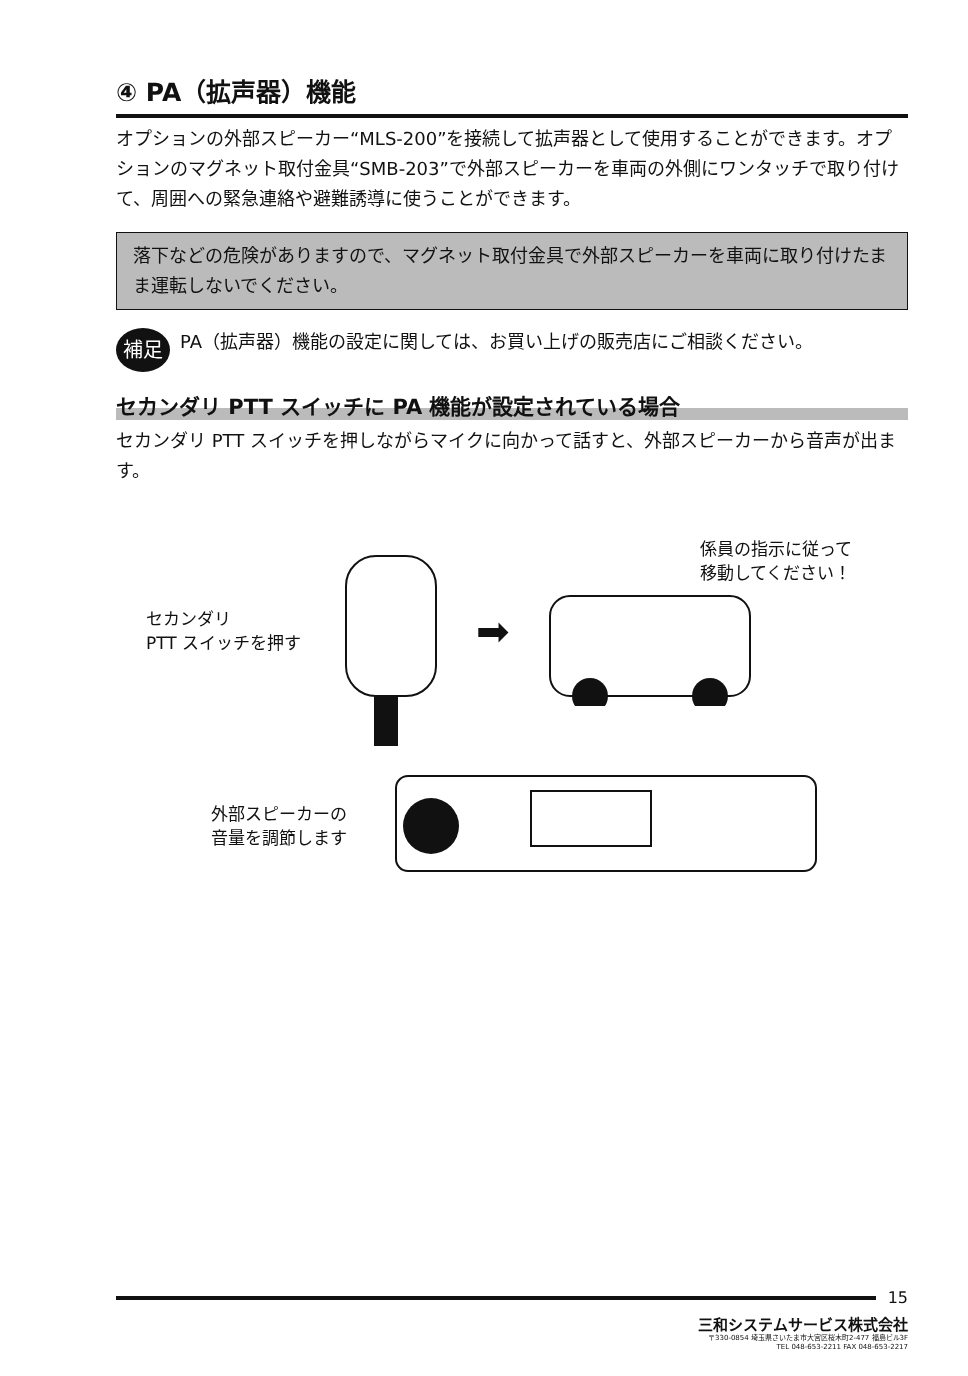④ PA（拡声器）機能
オプションの外部スピーカー“MLS-200”を接続して拡声器として使用することができます。オプションのマグネット取付金具“SMB-203”で外部スピーカーを車両の外側にワンタッチで取り付けて、周囲への緊急連絡や避難誘導に使うことができます。
落下などの危険がありますので、マグネット取付金具で外部スピーカーを車両に取り付けたまま運転しないでください。
補足
PA（拡声器）機能の設定に関しては、お買い上げの販売店にご相談ください。
セカンダリ PTT スイッチに PA 機能が設定されている場合
セカンダリ PTT スイッチを押しながらマイクに向かって話すと、外部スピーカーから音声が出ます。
セカンダリ
PTT スイッチを押す
➡
係員の指示に従って
移動してください！
外部スピーカーの
音量を調節します
15
三和システムサービス株式会社
〒330-0854 埼玉県さいたま市大宮区桜木町2-477 福島ビル3F
TEL 048-653-2211 FAX 048-653-2217